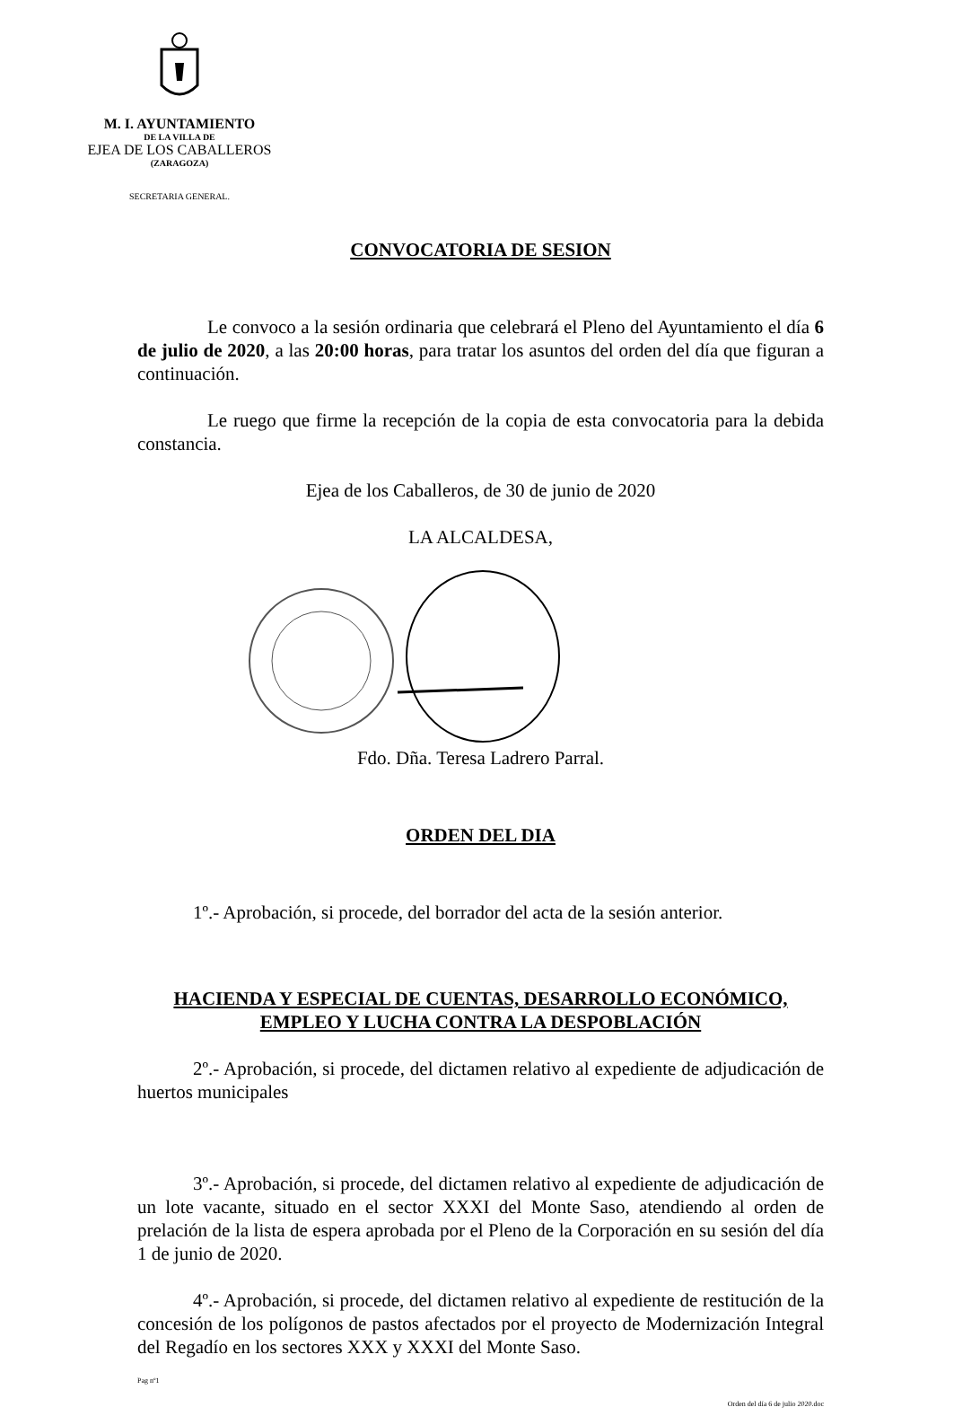M. I. AYUNTAMIENTO
DE LA VILLA DE
EJEA DE LOS CABALLEROS
(ZARAGOZA)
SECRETARIA GENERAL.
CONVOCATORIA DE SESION
Le convoco a la sesión ordinaria que celebrará el Pleno del Ayuntamiento el día 6 de julio de 2020, a las 20:00 horas, para tratar los asuntos del orden del día que figuran a continuación.
Le ruego que firme la recepción de la copia de esta convocatoria para la debida constancia.
Ejea de los Caballeros, de 30 de junio de 2020
LA ALCALDESA,
Fdo. Dña. Teresa Ladrero Parral.
ORDEN DEL DIA
1º.- Aprobación, si procede, del borrador del acta de la sesión anterior.
HACIENDA Y ESPECIAL DE CUENTAS, DESARROLLO ECONÓMICO,
EMPLEO Y LUCHA CONTRA LA DESPOBLACIÓN
2º.- Aprobación, si procede, del dictamen relativo al expediente de adjudicación de huertos municipales
3º.- Aprobación, si procede, del dictamen relativo al expediente de adjudicación de un lote vacante, situado en el sector XXXI del Monte Saso, atendiendo al orden de prelación de la lista de espera aprobada por el Pleno de la Corporación en su sesión del día 1 de junio de 2020.
4º.- Aprobación, si procede, del dictamen relativo al expediente de restitución de la concesión de los polígonos de pastos afectados por el proyecto de Modernización Integral del Regadío en los sectores XXX y XXXI del Monte Saso.
Pag nº1
Orden del día 6 de julio 2020.doc